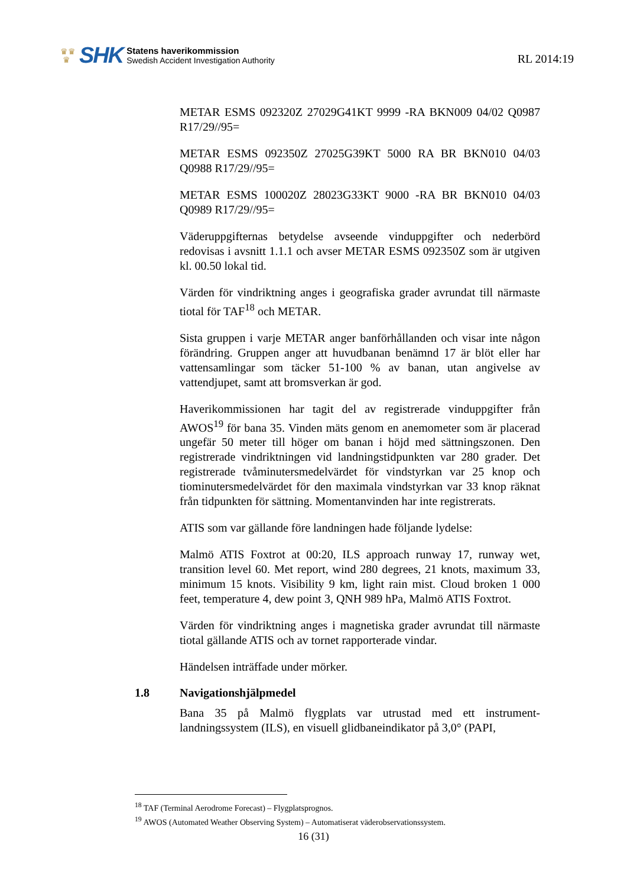♛♛
♛
SHK
Statens haverikommission
Swedish Accident Investigation Authority
RL 2014:19
METAR ESMS 092320Z 27029G41KT 9999 -RA BKN009 04/02 Q0987 R17/29//95=
METAR ESMS 092350Z 27025G39KT 5000 RA BR BKN010 04/03 Q0988 R17/29//95=
METAR ESMS 100020Z 28023G33KT 9000 -RA BR BKN010 04/03 Q0989 R17/29//95=
Väderuppgifternas betydelse avseende vinduppgifter och nederbörd redovisas i avsnitt 1.1.1 och avser METAR ESMS 092350Z som är utgiven kl. 00.50 lokal tid.
Värden för vindriktning anges i geografiska grader avrundat till närmaste tiotal för TAF<sup>18</sup> och METAR.
Sista gruppen i varje METAR anger banförhållanden och visar inte någon förändring. Gruppen anger att huvudbanan benämnd 17 är blöt eller har vattensamlingar som täcker 51-100 % av banan, utan angivelse av vattendjupet, samt att bromsverkan är god.
Haverikommissionen har tagit del av registrerade vinduppgifter från AWOS<sup>19</sup> för bana 35. Vinden mäts genom en anemometer som är placerad ungefär 50 meter till höger om banan i höjd med sättningszonen. Den registrerade vindriktningen vid landningstidpunkten var 280 grader. Det registrerade tvåminutersmedelvärdet för vindstyrkan var 25 knop och tiominutersmedelvärdet för den maximala vindstyrkan var 33 knop räknat från tidpunkten för sättning. Momentanvinden har inte registrerats.
ATIS som var gällande före landningen hade följande lydelse:
Malmö ATIS Foxtrot at 00:20, ILS approach runway 17, runway wet, transition level 60. Met report, wind 280 degrees, 21 knots, maximum 33, minimum 15 knots. Visibility 9 km, light rain mist. Cloud broken 1 000 feet, temperature 4, dew point 3, QNH 989 hPa, Malmö ATIS Foxtrot.
Värden för vindriktning anges i magnetiska grader avrundat till närmaste tiotal gällande ATIS och av tornet rapporterade vindar.
Händelsen inträffade under mörker.
1.8 Navigationshjälpmedel
Bana 35 på Malmö flygplats var utrustad med ett instrument-landningssystem (ILS), en visuell glidbaneindikator på 3,0° (PAPI,
<sup>18</sup> TAF (Terminal Aerodrome Forecast) – Flygplatsprognos.
<sup>19</sup> AWOS (Automated Weather Observing System) – Automatiserat väderobservationssystem.
16 (31)